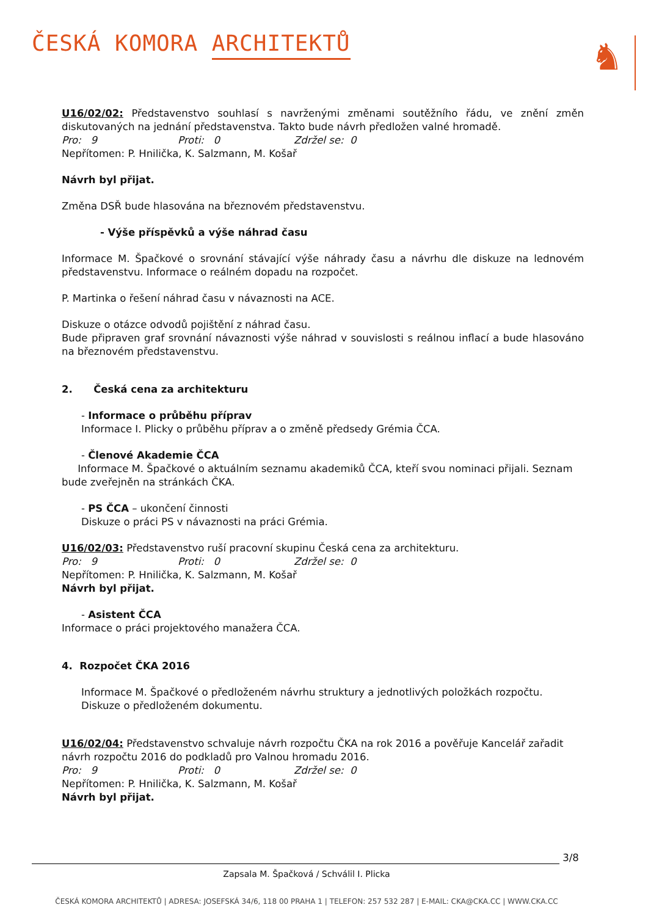ČESKÁ KOMORA ARCHITEKTŮ
♞
U16/02/02: Představenstvo souhlasí s navrženými změnami soutěžního řádu, ve znění změn diskutovaných na jednání představenstva. Takto bude návrh předložen valné hromadě.
Pro: 9 Proti: 0 Zdržel se: 0
Nepřítomen: P. Hnilička, K. Salzmann, M. Košař
Návrh byl přijat.
Změna DSŘ bude hlasována na březnovém představenstvu.
- Výše příspěvků a výše náhrad času
Informace M. Špačkové o srovnání stávající výše náhrady času a návrhu dle diskuze na lednovém představenstvu. Informace o reálném dopadu na rozpočet.
P. Martinka o řešení náhrad času v návaznosti na ACE.
Diskuze o otázce odvodů pojištění z náhrad času.
Bude připraven graf srovnání návaznosti výše náhrad v souvislosti s reálnou inflací a bude hlasováno na březnovém představenstvu.
2. Česká cena za architekturu
- Informace o průběhu příprav
Informace I. Plicky o průběhu příprav a o změně předsedy Grémia ČCA.
- Členové Akademie ČCA
Informace M. Špačkové o aktuálním seznamu akademiků ČCA, kteří svou nominaci přijali. Seznam bude zveřejněn na stránkách ČKA.
- PS ČCA – ukončení činnosti
Diskuze o práci PS v návaznosti na práci Grémia.
U16/02/03: Představenstvo ruší pracovní skupinu Česká cena za architekturu.
Pro: 9 Proti: 0 Zdržel se: 0
Nepřítomen: P. Hnilička, K. Salzmann, M. Košař
Návrh byl přijat.
- Asistent ČCA
Informace o práci projektového manažera ČCA.
4. Rozpočet ČKA 2016
Informace M. Špačkové o předloženém návrhu struktury a jednotlivých položkách rozpočtu.
Diskuze o předloženém dokumentu.
U16/02/04: Představenstvo schvaluje návrh rozpočtu ČKA na rok 2016 a pověřuje Kancelář zařadit návrh rozpočtu 2016 do podkladů pro Valnou hromadu 2016.
Pro: 9 Proti: 0 Zdržel se: 0
Nepřítomen: P. Hnilička, K. Salzmann, M. Košař
Návrh byl přijat.
3/8
Zapsala M. Špačková / Schválil I. Plicka
ČESKÁ KOMORA ARCHITEKTŮ | ADRESA: JOSEFSKÁ 34/6, 118 00 PRAHA 1 | TELEFON: 257 532 287 | E-MAIL: CKA@CKA.CC | WWW.CKA.CC